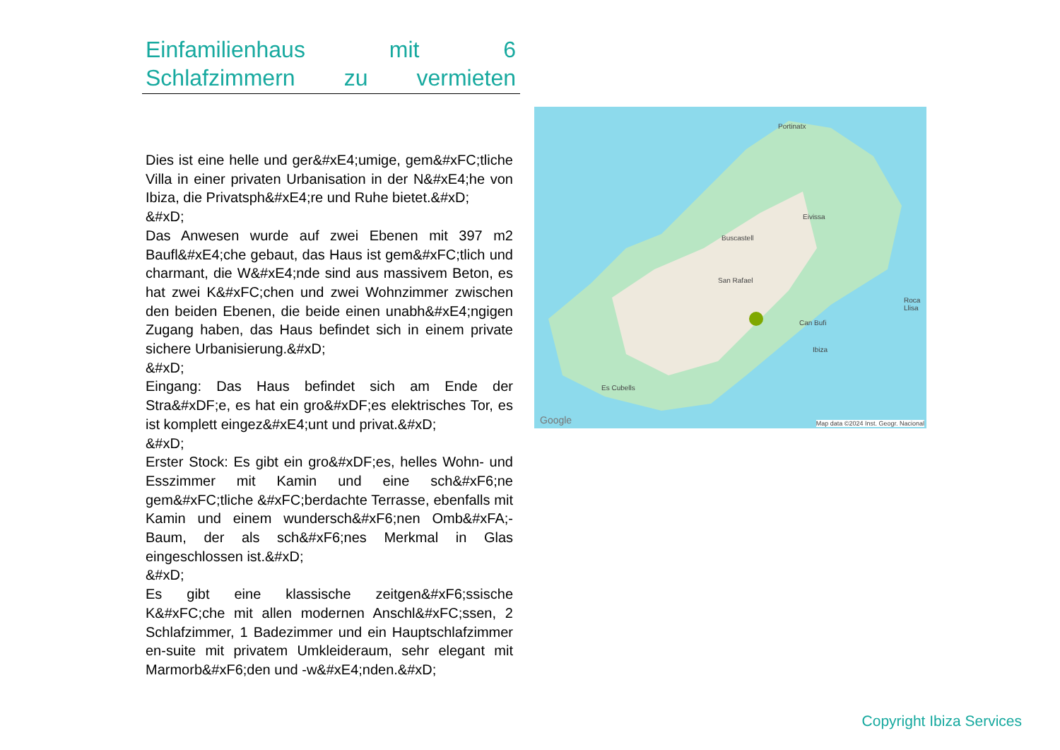Einfamilienhaus mit 6 Schlafzimmern zu vermieten
Dies ist eine helle und ger&#xE4;umige, gem&#xFC;tliche Villa in einer privaten Urbanisation in der N&#xE4;he von Ibiza, die Privatsph&#xE4;re und Ruhe bietet.&#xD;
&#xD;
Das Anwesen wurde auf zwei Ebenen mit 397 m2 Baufl&#xE4;che gebaut, das Haus ist gem&#xFC;tlich und charmant, die W&#xE4;nde sind aus massivem Beton, es hat zwei K&#xFC;chen und zwei Wohnzimmer zwischen den beiden Ebenen, die beide einen unabh&#xE4;ngigen Zugang haben, das Haus befindet sich in einem private sichere Urbanisierung.&#xD;
&#xD;
Eingang: Das Haus befindet sich am Ende der Stra&#xDF;e, es hat ein gro&#xDF;es elektrisches Tor, es ist komplett eingez&#xE4;unt und privat.&#xD;
&#xD;
Erster Stock: Es gibt ein gro&#xDF;es, helles Wohn- und Esszimmer mit Kamin und eine sch&#xF6;ne gem&#xFC;tliche &#xFC;berdachte Terrasse, ebenfalls mit Kamin und einem wundersch&#xF6;nen Omb&#xFA;-Baum, der als sch&#xF6;nes Merkmal in Glas eingeschlossen ist.&#xD;
&#xD;
Es gibt eine klassische zeitgen&#xF6;ssische K&#xFC;che mit allen modernen Anschl&#xFC;ssen, 2 Schlafzimmer, 1 Badezimmer und ein Hauptschlafzimmer en-suite mit privatem Umkleideraum, sehr elegant mit Marmorb&#xF6;den und -w&#xE4;nden.&#xD;
Google Map data ©2024 Inst. Geogr. Nacional
Eivissa
San Rafael
Can Bufi
Ibiza
Portinatx
Buscastell
Es Cubells
Roca Llisa
Copyright Ibiza Services